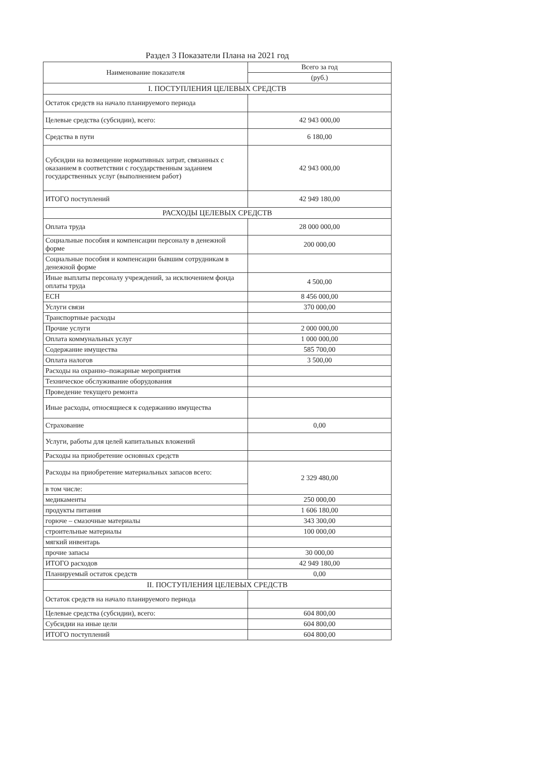Раздел 3 Показатели Плана на 2021 год
| Наименование показателя | Всего за год |
| --- | --- |
| | (руб.) |
| I. ПОСТУПЛЕНИЯ ЦЕЛЕВЫХ СРЕДСТВ | |
| Остаток средств на начало планируемого периода | |
| Целевые средства (субсидии), всего: | 42 943 000,00 |
| Средства в пути | 6 180,00 |
| Субсидии на возмещение нормативных затрат, связанных с оказанием в соответствии с государственным заданием государственных услуг (выполнением работ) | 42 943 000,00 |
| ИТОГО поступлений | 42 949 180,00 |
| РАСХОДЫ ЦЕЛЕВЫХ СРЕДСТВ | |
| Оплата труда | 28 000 000,00 |
| Социальные пособия и компенсации персоналу в денежной форме | 200 000,00 |
| Социальные пособия и компенсации бывшим сотрудникам в денежной форме | |
| Иные выплаты персоналу учреждений, за исключением фонда оплаты труда | 4 500,00 |
| ЕСН | 8 456 000,00 |
| Услуги связи | 370 000,00 |
| Транспортные расходы | |
| Прочие услуги | 2 000 000,00 |
| Оплата коммунальных услуг | 1 000 000,00 |
| Содержание имущества | 585 700,00 |
| Оплата налогов | 3 500,00 |
| Расходы на охранно–пожарные мероприятия | |
| Техническое обслуживание оборудования | |
| Проведение текущего ремонта | |
| Иные расходы, относящиеся к содержанию имущества | |
| Страхование | 0,00 |
| Услуги, работы для целей капитальных вложений | |
| Расходы на приобретение основных средств | |
| Расходы на приобретение материальных запасов всего: | 2 329 480,00 |
| в том числе: | |
| медикаменты | 250 000,00 |
| продукты питания | 1 606 180,00 |
| горюче – смазочные материалы | 343 300,00 |
| строительные материалы | 100 000,00 |
| мягкий инвентарь | |
| прочие запасы | 30 000,00 |
| ИТОГО расходов | 42 949 180,00 |
| Планируемый остаток средств | 0,00 |
| II. ПОСТУПЛЕНИЯ ЦЕЛЕВЫХ СРЕДСТВ | |
| Остаток средств на начало планируемого периода | |
| Целевые средства (субсидии), всего: | 604 800,00 |
| Субсидии на иные цели | 604 800,00 |
| ИТОГО поступлений | 604 800,00 |